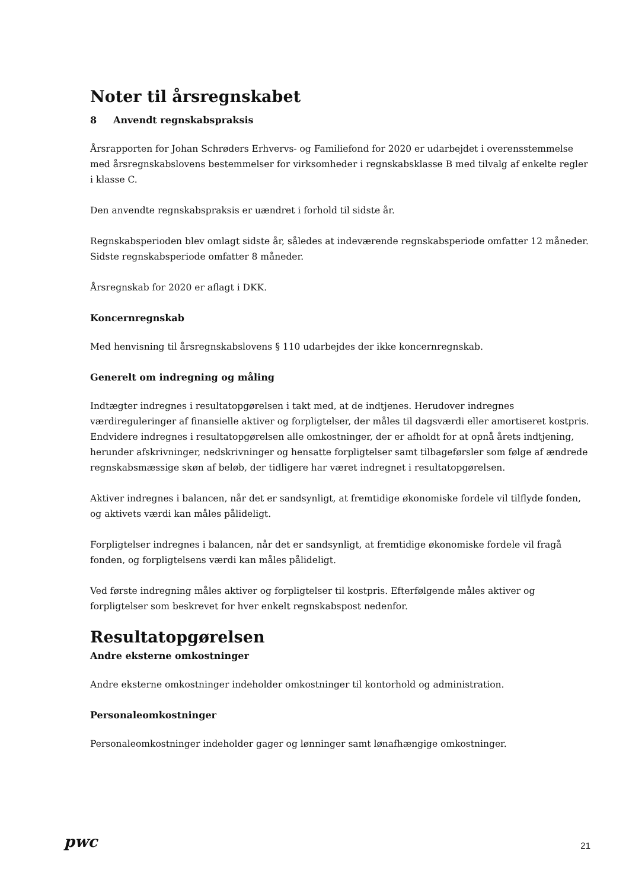Noter til årsregnskabet
8 Anvendt regnskabspraksis
Årsrapporten for Johan Schrøders Erhvervs- og Familiefond for 2020 er udarbejdet i overensstemmelse med årsregnskabslovens bestemmelser for virksomheder i regnskabsklasse B med tilvalg af enkelte regler i klasse C.
Den anvendte regnskabspraksis er uændret i forhold til sidste år.
Regnskabsperioden blev omlagt sidste år, således at indeværende regnskabsperiode omfatter 12 måneder. Sidste regnskabsperiode omfatter 8 måneder.
Årsregnskab for 2020 er aflagt i DKK.
Koncernregnskab
Med henvisning til årsregnskabslovens § 110 udarbejdes der ikke koncernregnskab.
Generelt om indregning og måling
Indtægter indregnes i resultatopgørelsen i takt med, at de indtjenes. Herudover indregnes værdireguleringer af finansielle aktiver og forpligtelser, der måles til dagsværdi eller amortiseret kostpris. Endvidere indregnes i resultatopgørelsen alle omkostninger, der er afholdt for at opnå årets indtjening, herunder afskrivninger, nedskrivninger og hensatte forpligtelser samt tilbageførsler som følge af ændrede regnskabsmæssige skøn af beløb, der tidligere har været indregnet i resultatopgørelsen.
Aktiver indregnes i balancen, når det er sandsynligt, at fremtidige økonomiske fordele vil tilflyde fonden, og aktivets værdi kan måles pålideligt.
Forpligtelser indregnes i balancen, når det er sandsynligt, at fremtidige økonomiske fordele vil fragå fonden, og forpligtelsens værdi kan måles pålideligt.
Ved første indregning måles aktiver og forpligtelser til kostpris. Efterfølgende måles aktiver og forpligtelser som beskrevet for hver enkelt regnskabspost nedenfor.
Resultatopgørelsen
Andre eksterne omkostninger
Andre eksterne omkostninger indeholder omkostninger til kontorhold og administration.
Personaleomkostninger
Personaleomkostninger indeholder gager og lønninger samt lønafhængige omkostninger.
pwc
21